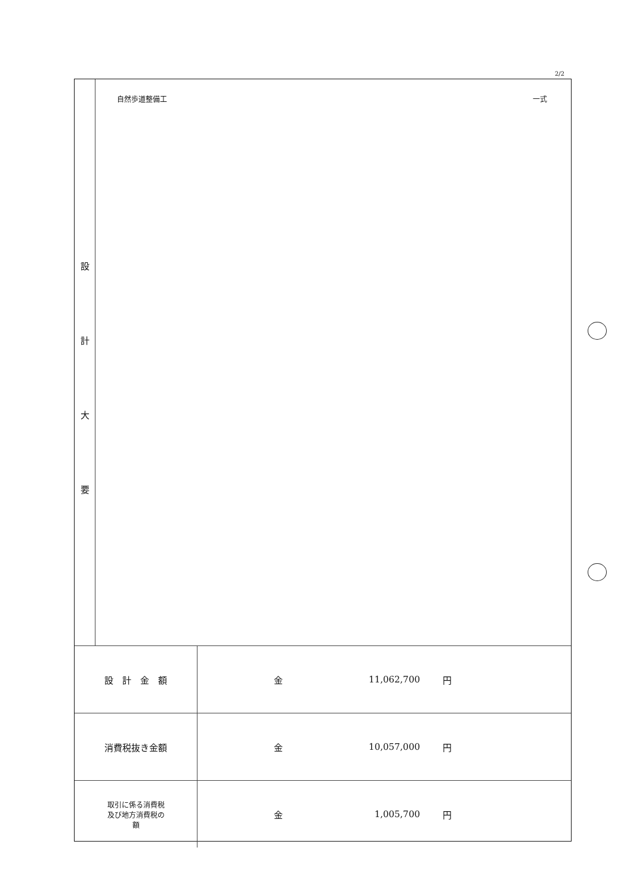2/2
設計大要
自然歩道整備工 一式
| 設 計 金 額 | 金 11,062,700 円 |
| 消費税抜き金額 | 金 10,057,000 円 |
| 取引に係る消費税 及び地方消費税の 額 | 金 1,005,700 円 |